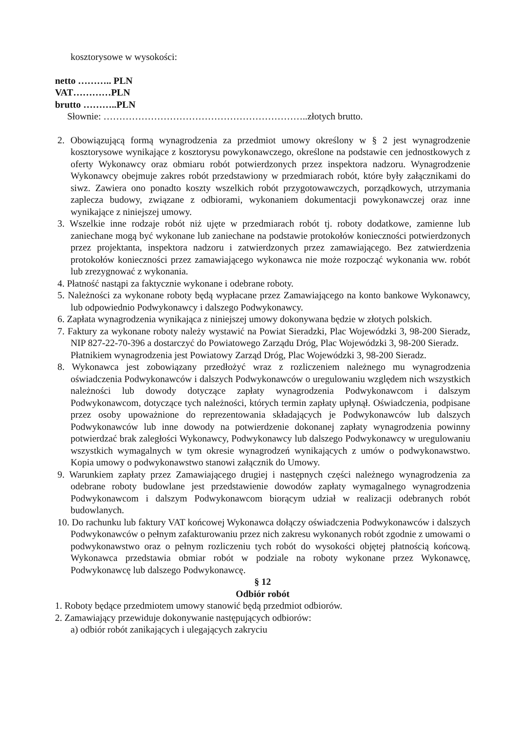kosztorysowe w wysokości:
netto ……….. PLN
VAT…………PLN
brutto ………..PLN
Słownie: ………………………………………………………..złotych brutto.
2. Obowiązującą formą wynagrodzenia za przedmiot umowy określony w § 2 jest wynagrodzenie kosztorysowe wynikające z kosztorysu powykonawczego, określone na podstawie cen jednostkowych z oferty Wykonawcy oraz obmiaru robót potwierdzonych przez inspektora nadzoru. Wynagrodzenie Wykonawcy obejmuje zakres robót przedstawiony w przedmiarach robót, które były załącznikami do siwz. Zawiera ono ponadto koszty wszelkich robót przygotowawczych, porządkowych, utrzymania zaplecza budowy, związane z odbiorami, wykonaniem dokumentacji powykonawczej oraz inne wynikające z niniejszej umowy.
3. Wszelkie inne rodzaje robót niż ujęte w przedmiarach robót tj. roboty dodatkowe, zamienne lub zaniechane mogą być wykonane lub zaniechane na podstawie protokołów konieczności potwierdzonych przez projektanta, inspektora nadzoru i zatwierdzonych przez zamawiającego. Bez zatwierdzenia protokołów konieczności przez zamawiającego wykonawca nie może rozpocząć wykonania ww. robót lub zrezygnować z wykonania.
4. Płatność nastąpi za faktycznie wykonane i odebrane roboty.
5. Należności za wykonane roboty będą wypłacane przez Zamawiającego na konto bankowe Wykonawcy, lub odpowiednio Podwykonawcy i dalszego Podwykonawcy.
6. Zapłata wynagrodzenia wynikająca z niniejszej umowy dokonywana będzie w złotych polskich.
7. Faktury za wykonane roboty należy wystawić na Powiat Sieradzki, Plac Wojewódzki 3, 98-200 Sieradz, NIP 827-22-70-396 a dostarczyć do Powiatowego Zarządu Dróg, Plac Wojewódzki 3, 98-200 Sieradz.
Płatnikiem wynagrodzenia jest Powiatowy Zarząd Dróg, Plac Wojewódzki 3, 98-200 Sieradz.
8. Wykonawca jest zobowiązany przedłożyć wraz z rozliczeniem należnego mu wynagrodzenia oświadczenia Podwykonawców i dalszych Podwykonawców o uregulowaniu względem nich wszystkich należności lub dowody dotyczące zapłaty wynagrodzenia Podwykonawcom i dalszym Podwykonawcom, dotyczące tych należności, których termin zapłaty upłynął. Oświadczenia, podpisane przez osoby upoważnione do reprezentowania składających je Podwykonawców lub dalszych Podwykonawców lub inne dowody na potwierdzenie dokonanej zapłaty wynagrodzenia powinny potwierdzać brak zaległości Wykonawcy, Podwykonawcy lub dalszego Podwykonawcy w uregulowaniu wszystkich wymagalnych w tym okresie wynagrodzeń wynikających z umów o podwykonawstwo. Kopia umowy o podwykonawstwo stanowi załącznik do Umowy.
9. Warunkiem zapłaty przez Zamawiającego drugiej i następnych części należnego wynagrodzenia za odebrane roboty budowlane jest przedstawienie dowodów zapłaty wymagalnego wynagrodzenia Podwykonawcom i dalszym Podwykonawcom biorącym udział w realizacji odebranych robót budowlanych.
10. Do rachunku lub faktury VAT końcowej Wykonawca dołączy oświadczenia Podwykonawców i dalszych Podwykonawców o pełnym zafakturowaniu przez nich zakresu wykonanych robót zgodnie z umowami o podwykonawstwo oraz o pełnym rozliczeniu tych robót do wysokości objętej płatnością końcową. Wykonawca przedstawia obmiar robót w podziale na roboty wykonane przez Wykonawcę, Podwykonawcę lub dalszego Podwykonawcę.
§ 12
Odbiór robót
1. Roboty będące przedmiotem umowy stanowić będą przedmiot odbiorów.
2. Zamawiający przewiduje dokonywanie następujących odbiorów:
a) odbiór robót zanikających i ulegających zakryciu